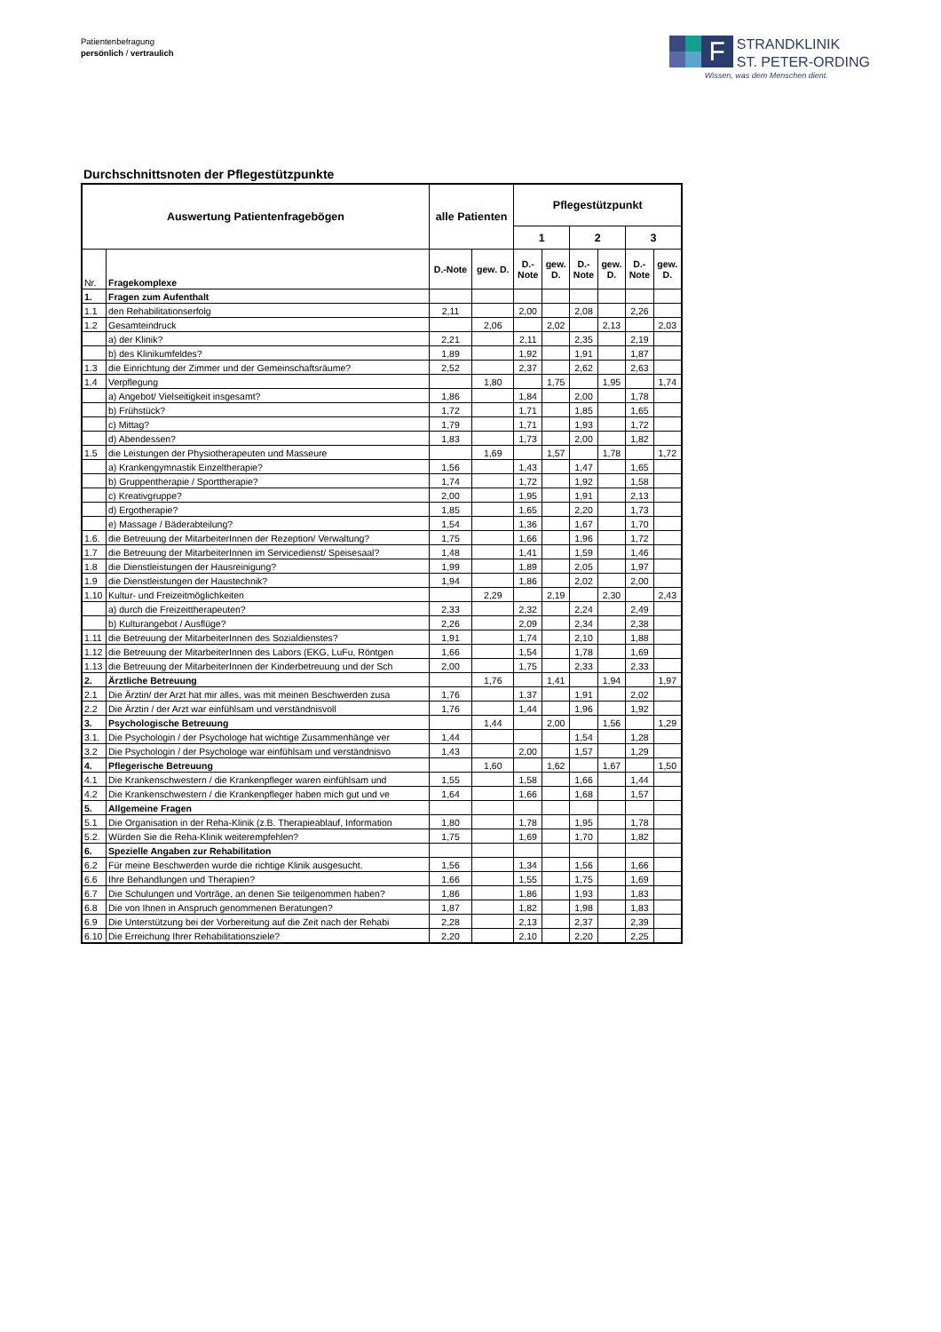Patientenbefragung
persönlich / vertraulich
F
STRANDKLINIK
ST. PETER-ORDING
Wissen, was dem Menschen dient.
Durchschnittsnoten der Pflegestützpunkte
| Auswertung Patientenfragebögen | | alle Patienten | | Pflegestützpunkt | | | | | |
| --- | --- | --- | --- | --- | --- | --- | --- | --- | --- |
| | | | | 1 | | 2 | | 3 | |
| Nr. | Fragekomplexe | D.-Note | gew. D. | D.- Note | gew. D. | D.- Note | gew. D. | D.- Note | gew. D. |
| 1. | Fragen zum Aufenthalt | | | | | | | | |
| 1.1 | den Rehabilitationserfolg | 2,11 | | 2,00 | | 2,08 | | 2,26 | |
| 1.2 | Gesamteindruck | | 2,06 | | 2,02 | | 2,13 | | 2,03 |
| | a) der Klinik? | 2,21 | | 2,11 | | 2,35 | | 2,19 | |
| | b) des Klinikumfeldes? | 1,89 | | 1,92 | | 1,91 | | 1,87 | |
| 1.3 | die Einrichtung der Zimmer und der Gemeinschaftsräume? | 2,52 | | 2,37 | | 2,62 | | 2,63 | |
| 1.4 | Verpflegung | | 1,80 | | 1,75 | | 1,95 | | 1,74 |
| | a) Angebot/ Vielseitigkeit insgesamt? | 1,86 | | 1,84 | | 2,00 | | 1,78 | |
| | b) Frühstück? | 1,72 | | 1,71 | | 1,85 | | 1,65 | |
| | c) Mittag? | 1,79 | | 1,71 | | 1,93 | | 1,72 | |
| | d) Abendessen? | 1,83 | | 1,73 | | 2,00 | | 1,82 | |
| 1.5 | die Leistungen der Physiotherapeuten und Masseure | | 1,69 | | 1,57 | | 1,78 | | 1,72 |
| | a) Krankengymnastik Einzeltherapie? | 1,56 | | 1,43 | | 1,47 | | 1,65 | |
| | b) Gruppentherapie / Sporttherapie? | 1,74 | | 1,72 | | 1,92 | | 1,58 | |
| | c) Kreativgruppe? | 2,00 | | 1,95 | | 1,91 | | 2,13 | |
| | d) Ergotherapie? | 1,85 | | 1,65 | | 2,20 | | 1,73 | |
| | e) Massage / Bäderabteilung? | 1,54 | | 1,36 | | 1,67 | | 1,70 | |
| 1.6. | die Betreuung der MitarbeiterInnen der Rezeption/ Verwaltung? | 1,75 | | 1,66 | | 1,96 | | 1,72 | |
| 1.7 | die Betreuung der MitarbeiterInnen im Servicedienst/ Speisesaal? | 1,48 | | 1,41 | | 1,59 | | 1,46 | |
| 1.8 | die Dienstleistungen der Hausreinigung? | 1,99 | | 1,89 | | 2,05 | | 1,97 | |
| 1.9 | die Dienstleistungen der Haustechnik? | 1,94 | | 1,86 | | 2,02 | | 2,00 | |
| 1.10 | Kultur- und Freizeitmöglichkeiten | | 2,29 | | 2,19 | | 2,30 | | 2,43 |
| | a) durch die Freizeittherapeuten? | 2,33 | | 2,32 | | 2,24 | | 2,49 | |
| | b) Kulturangebot / Ausflüge? | 2,26 | | 2,09 | | 2,34 | | 2,38 | |
| 1.11 | die Betreuung der MitarbeiterInnen des Sozialdienstes? | 1,91 | | 1,74 | | 2,10 | | 1,88 | |
| 1.12 | die Betreuung der MitarbeiterInnen des Labors (EKG, LuFu, Röntgen | 1,66 | | 1,54 | | 1,78 | | 1,69 | |
| 1.13 | die Betreuung der MitarbeiterInnen der Kinderbetreuung und der Sch | 2,00 | | 1,75 | | 2,33 | | 2,33 | |
| 2. | Ärztliche Betreuung | | 1,76 | | 1,41 | | 1,94 | | 1,97 |
| 2.1 | Die Ärztin/ der Arzt hat mir alles, was mit meinen Beschwerden zusa | 1,76 | | 1,37 | | 1,91 | | 2,02 | |
| 2.2 | Die Ärztin / der Arzt war einfühlsam und verständnisvoll | 1,76 | | 1,44 | | 1,96 | | 1,92 | |
| 3. | Psychologische Betreuung | | 1,44 | | 2,00 | | 1,56 | | 1,29 |
| 3.1. | Die Psychologin / der Psychologe hat wichtige Zusammenhänge ver | 1,44 | | | | 1,54 | | 1,28 | |
| 3.2 | Die Psychologin / der Psychologe war einfühlsam und verständnisvo | 1,43 | | 2,00 | | 1,57 | | 1,29 | |
| 4. | Pflegerische Betreuung | | 1,60 | | 1,62 | | 1,67 | | 1,50 |
| 4.1 | Die Krankenschwestern / die Krankenpfleger waren einfühlsam und | 1,55 | | 1,58 | | 1,66 | | 1,44 | |
| 4.2 | Die Krankenschwestern / die Krankenpfleger haben mich gut und ve | 1,64 | | 1,66 | | 1,68 | | 1,57 | |
| 5. | Allgemeine Fragen | | | | | | | | |
| 5.1 | Die Organisation in der Reha-Klinik (z.B. Therapieablauf, Information | 1,80 | | 1,78 | | 1,95 | | 1,78 | |
| 5.2. | Würden Sie die Reha-Klinik weiterempfehlen? | 1,75 | | 1,69 | | 1,70 | | 1,82 | |
| 6. | Spezielle Angaben zur Rehabilitation | | | | | | | | |
| 6.2 | Für meine Beschwerden wurde die richtige Klinik ausgesucht. | 1,56 | | 1,34 | | 1,56 | | 1,66 | |
| 6.6 | Ihre Behandlungen und Therapien? | 1,66 | | 1,55 | | 1,75 | | 1,69 | |
| 6.7 | Die Schulungen und Vorträge, an denen Sie teilgenommen haben? | 1,86 | | 1,86 | | 1,93 | | 1,83 | |
| 6.8 | Die von Ihnen in Anspruch genommenen Beratungen? | 1,87 | | 1,82 | | 1,98 | | 1,83 | |
| 6.9 | Die Unterstützung bei der Vorbereitung auf die Zeit nach der Rehabi | 2,28 | | 2,13 | | 2,37 | | 2,39 | |
| 6.10 | Die Erreichung Ihrer Rehabilitationsziele? | 2,20 | | 2,10 | | 2,20 | | 2,25 | |